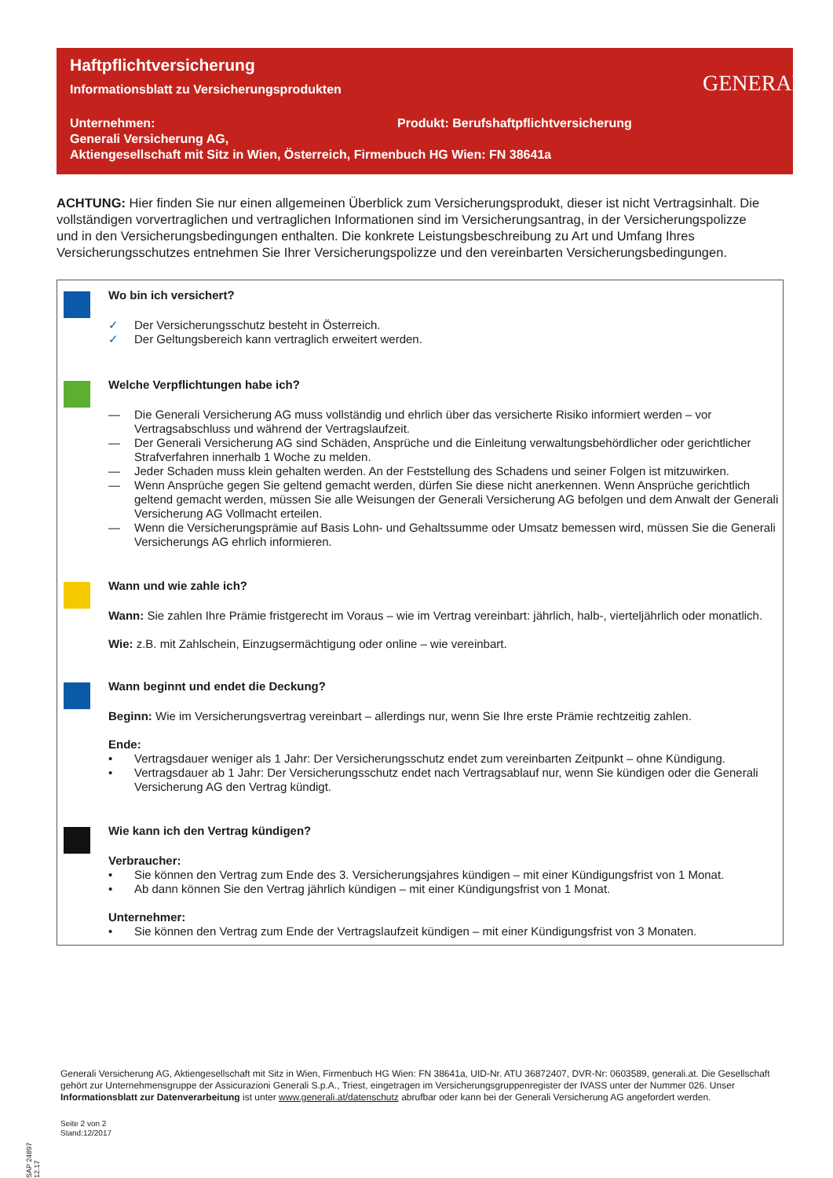Haftpflichtversicherung
Informationsblatt zu Versicherungsprodukten
Unternehmen: Produkt: Berufshaftpflichtversicherung
Generali Versicherung AG,
Aktiengesellschaft mit Sitz in Wien, Österreich, Firmenbuch HG Wien: FN 38641a
GENERALI
ACHTUNG: Hier finden Sie nur einen allgemeinen Überblick zum Versicherungsprodukt, dieser ist nicht Vertragsinhalt. Die vollständigen vorvertraglichen und vertraglichen Informationen sind im Versicherungsantrag, in der Versicherungs­polizze und in den Versicherungsbedingungen enthalten. Die konkrete Leistungsbeschreibung zu Art und Umfang Ihres Versicherungsschutzes entnehmen Sie Ihrer Versicherungspolizze und den vereinbarten Versicherungsbedingungen.
Wo bin ich versichert?
✓ Der Versicherungsschutz besteht in Österreich.
✓ Der Geltungsbereich kann vertraglich erweitert werden.
Welche Verpflichtungen habe ich?
— Die Generali Versicherung AG muss vollständig und ehrlich über das versicherte Risiko informiert werden – vor Vertragsabschluss und während der Vertragslaufzeit.
— Der Generali Versicherung AG sind Schäden, Ansprüche und die Einleitung verwaltungsbehördlicher oder gerichtlicher Strafverfahren innerhalb 1 Woche zu melden.
— Jeder Schaden muss klein gehalten werden. An der Feststellung des Schadens und seiner Folgen ist mitzuwirken.
— Wenn Ansprüche gegen Sie geltend gemacht werden, dürfen Sie diese nicht anerkennen. Wenn Ansprüche gerichtlich geltend gemacht werden, müssen Sie alle Weisungen der Generali Versicherung AG befolgen und dem Anwalt der Generali Versicherung AG Vollmacht erteilen.
— Wenn die Versicherungsprämie auf Basis Lohn- und Gehaltssumme oder Umsatz bemessen wird, müssen Sie die Generali Versicherungs AG ehrlich informieren.
Wann und wie zahle ich?
Wann: Sie zahlen Ihre Prämie fristgerecht im Voraus – wie im Vertrag vereinbart: jährlich, halb-, vierteljährlich oder monatlich.
Wie: z.B. mit Zahlschein, Einzugsermächtigung oder online – wie vereinbart.
Wann beginnt und endet die Deckung?
Beginn: Wie im Versicherungsvertrag vereinbart – allerdings nur, wenn Sie Ihre erste Prämie rechtzeitig zahlen.
Ende:
• Vertragsdauer weniger als 1 Jahr: Der Versicherungsschutz endet zum vereinbarten Zeitpunkt – ohne Kündigung.
• Vertragsdauer ab 1 Jahr: Der Versicherungsschutz endet nach Vertragsablauf nur, wenn Sie kündigen oder die Generali Versicherung AG den Vertrag kündigt.
Wie kann ich den Vertrag kündigen?
Verbraucher:
• Sie können den Vertrag zum Ende des 3. Versicherungsjahres kündigen – mit einer Kündigungsfrist von 1 Monat.
• Ab dann können Sie den Vertrag jährlich kündigen – mit einer Kündigungsfrist von 1 Monat.
Unternehmer:
• Sie können den Vertrag zum Ende der Vertragslaufzeit kündigen – mit einer Kündigungsfrist von 3 Monaten.
Generali Versicherung AG, Aktiengesellschaft mit Sitz in Wien, Firmenbuch HG Wien: FN 38641a, UID-Nr. ATU 36872407, DVR-Nr: 0603589, generali.at. Die Gesellschaft gehört zur Unternehmensgruppe der Assicurazioni Generali S.p.A., Triest, eingetragen im Versicherungsgruppenregister der IVASS unter der Nummer 026. Unser Informationsblatt zur Datenverarbeitung ist unter www.generali.at/datenschutz abrufbar oder kann bei der Generali Versicherung AG angefordert werden.
Seite 2 von 2
Stand:12/2017
SAP 24897 12.17